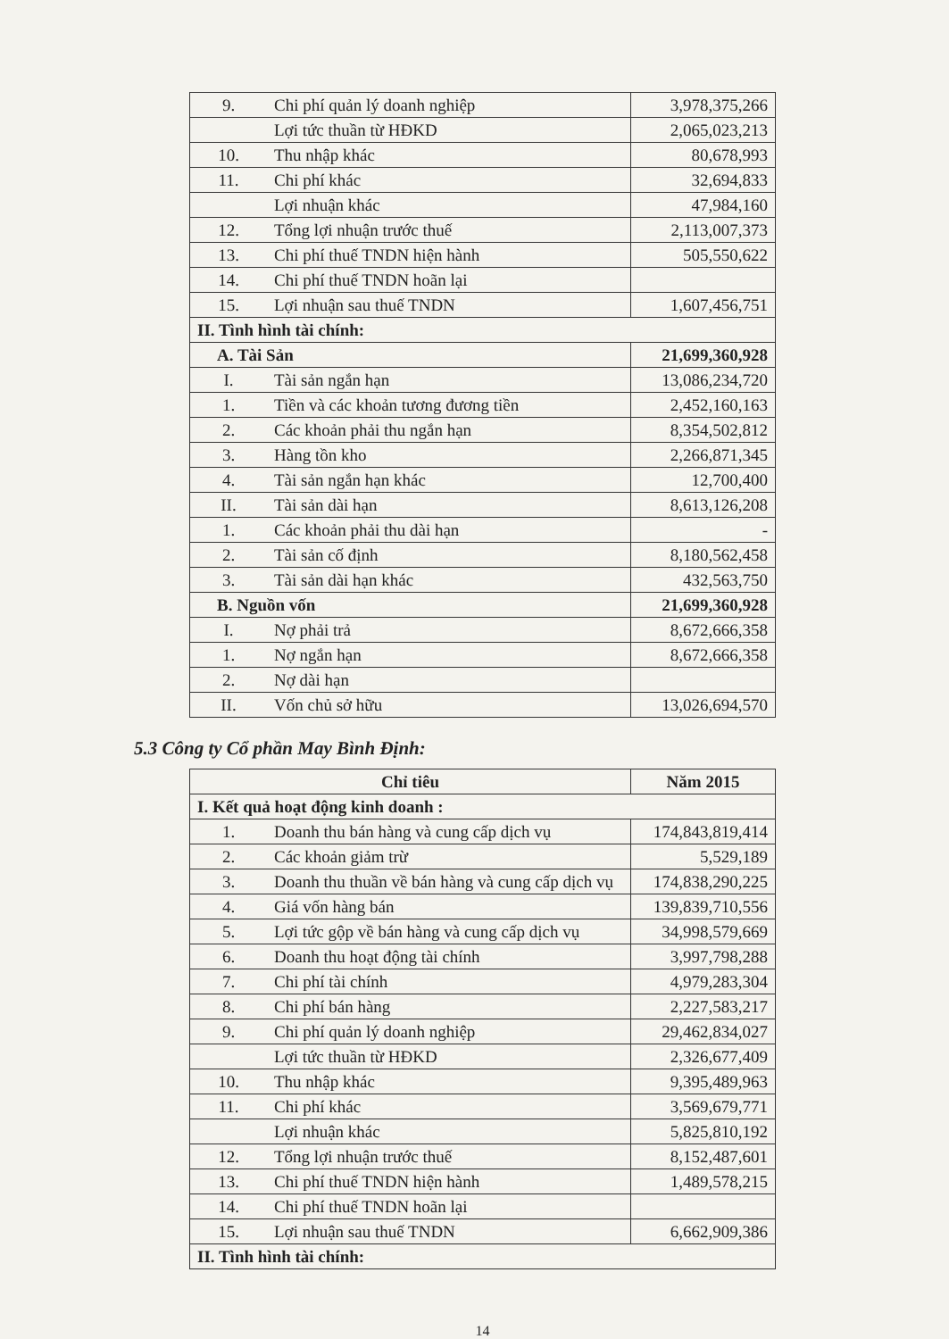| 9. | Chi phí quản lý doanh nghiệp | 3,978,375,266 |
| | Lợi tức thuần từ HĐKD | 2,065,023,213 |
| 10. | Thu nhập khác | 80,678,993 |
| 11. | Chi phí khác | 32,694,833 |
| | Lợi nhuận khác | 47,984,160 |
| 12. | Tổng lợi nhuận trước thuế | 2,113,007,373 |
| 13. | Chi phí thuế TNDN hiện hành | 505,550,622 |
| 14. | Chi phí thuế TNDN hoãn lại | |
| 15. | Lợi nhuận sau thuế TNDN | 1,607,456,751 |
| II. Tình hình tài chính: | | |
| A. Tài Sản | | 21,699,360,928 |
| I. | Tài sản ngắn hạn | 13,086,234,720 |
| 1. | Tiền và các khoản tương đương tiền | 2,452,160,163 |
| 2. | Các khoản phải thu ngắn hạn | 8,354,502,812 |
| 3. | Hàng tồn kho | 2,266,871,345 |
| 4. | Tài sản ngắn hạn khác | 12,700,400 |
| II. | Tài sản dài hạn | 8,613,126,208 |
| 1. | Các khoản phải thu dài hạn | - |
| 2. | Tài sản cố định | 8,180,562,458 |
| 3. | Tài sản dài hạn khác | 432,563,750 |
| B. Nguồn vốn | | 21,699,360,928 |
| I. | Nợ phải trả | 8,672,666,358 |
| 1. | Nợ ngắn hạn | 8,672,666,358 |
| 2. | Nợ dài hạn | |
| II. | Vốn chủ sở hữu | 13,026,694,570 |
5.3 Công ty Cổ phần May Bình Định:
| Chỉ tiêu | | Năm 2015 |
| --- | --- | --- |
| I. Kết quả hoạt động kinh doanh : | | |
| 1. | Doanh thu bán hàng và cung cấp dịch vụ | 174,843,819,414 |
| 2. | Các khoản giảm trừ | 5,529,189 |
| 3. | Doanh thu thuần về bán hàng và cung cấp dịch vụ | 174,838,290,225 |
| 4. | Giá vốn hàng bán | 139,839,710,556 |
| 5. | Lợi tức gộp về bán hàng và cung cấp dịch vụ | 34,998,579,669 |
| 6. | Doanh thu hoạt động tài chính | 3,997,798,288 |
| 7. | Chi phí tài chính | 4,979,283,304 |
| 8. | Chi phí bán hàng | 2,227,583,217 |
| 9. | Chi phí quản lý doanh nghiệp | 29,462,834,027 |
| | Lợi tức thuần từ HĐKD | 2,326,677,409 |
| 10. | Thu nhập khác | 9,395,489,963 |
| 11. | Chi phí khác | 3,569,679,771 |
| | Lợi nhuận khác | 5,825,810,192 |
| 12. | Tổng lợi nhuận trước thuế | 8,152,487,601 |
| 13. | Chi phí thuế TNDN hiện hành | 1,489,578,215 |
| 14. | Chi phí thuế TNDN hoãn lại | |
| 15. | Lợi nhuận sau thuế TNDN | 6,662,909,386 |
| II. Tình hình tài chính: | | |
14